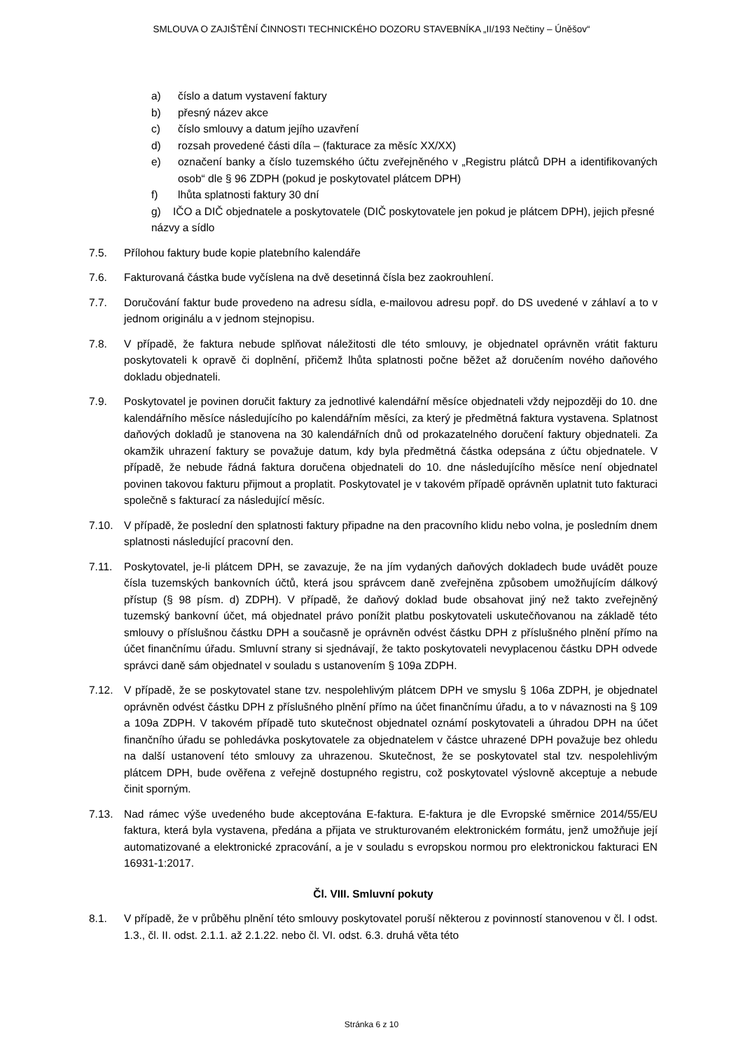SMLOUVA O ZAJIŠTĚNÍ ČINNOSTI TECHNICKÉHO DOZORU STAVEBNÍKA „II/193 Nečtiny – Úněšov“
a) číslo a datum vystavení faktury
b) přesný název akce
c) číslo smlouvy a datum jejího uzavření
d) rozsah provedené části díla – (fakturace za měsíc XX/XX)
e) označení banky a číslo tuzemského účtu zveřejněného v „Registru plátců DPH a identifikovaných osob“ dle § 96 ZDPH (pokud je poskytovatel plátcem DPH)
f) lhůta splatnosti faktury 30 dní
g) IČO a DIČ objednatele a poskytovatele (DIČ poskytovatele jen pokud je plátcem DPH), jejich přesné názvy a sídlo
7.5. Přílohou faktury bude kopie platebního kalendáře
7.6. Fakturovaná částka bude vyčíslena na dvě desetinná čísla bez zaokrouhlení.
7.7. Doručování faktur bude provedeno na adresu sídla, e-mailovou adresu popř. do DS uvedené v záhlaví a to v jednom originálu a v jednom stejnopisu.
7.8. V případě, že faktura nebude splňovat náležitosti dle této smlouvy, je objednatel oprávněn vrátit fakturu poskytovateli k opravě či doplnění, přičemž lhůta splatnosti počne běžet až doručením nového daňového dokladu objednateli.
7.9. Poskytovatel je povinen doručit faktury za jednotlivé kalendářní měsíce objednateli vždy nejpozději do 10. dne kalendářního měsíce následujícího po kalendářním měsíci, za který je předmětná faktura vystavena. Splatnost daňových dokladů je stanovena na 30 kalendářních dnů od prokazatelného doručení faktury objednateli. Za okamžik uhrazení faktury se považuje datum, kdy byla předmětná částka odepsána z účtu objednatele. V případě, že nebude řádná faktura doručena objednateli do 10. dne následujícího měsíce není objednatel povinen takovou fakturu přijmout a proplatit. Poskytovatel je v takovém případě oprávněn uplatnit tuto fakturaci společně s fakturací za následující měsíc.
7.10. V případě, že poslední den splatnosti faktury připadne na den pracovního klidu nebo volna, je posledním dnem splatnosti následující pracovní den.
7.11. Poskytovatel, je-li plátcem DPH, se zavazuje, že na jím vydaných daňových dokladech bude uvádět pouze čísla tuzemských bankovních účtů, která jsou správcem daně zveřejněna způsobem umožňujícím dálkový přístup (§ 98 písm. d) ZDPH). V případě, že daňový doklad bude obsahovat jiný než takto zveřejněný tuzemský bankovní účet, má objednatel právo ponížit platbu poskytovateli uskutečňovanou na základě této smlouvy o příslušnou částku DPH a současně je oprávněn odvést částku DPH z příslušného plnění přímo na účet finančnímu úřadu. Smluvní strany si sjednávají, že takto poskytovateli nevyplacenou částku DPH odvede správci daně sám objednatel v souladu s ustanovením § 109a ZDPH.
7.12. V případě, že se poskytovatel stane tzv. nespolehlivým plátcem DPH ve smyslu § 106a ZDPH, je objednatel oprávněn odvést částku DPH z příslušného plnění přímo na účet finančnímu úřadu, a to v návaznosti na § 109 a 109a ZDPH. V takovém případě tuto skutečnost objednatel oznámí poskytovateli a úhradou DPH na účet finančního úřadu se pohledávka poskytovatele za objednatelem v částce uhrazené DPH považuje bez ohledu na další ustanovení této smlouvy za uhrazenou. Skutečnost, že se poskytovatel stal tzv. nespolehlivým plátcem DPH, bude ověřena z veřejně dostupného registru, což poskytovatel výslovně akceptuje a nebude činit sporným.
7.13. Nad rámec výše uvedeného bude akceptována E-faktura. E-faktura je dle Evropské směrnice 2014/55/EU faktura, která byla vystavena, předána a přijata ve strukturovaném elektronickém formátu, jenž umožňuje její automatizované a elektronické zpracování, a je v souladu s evropskou normou pro elektronickou fakturaci EN 16931-1:2017.
Čl. VIII. Smluvní pokuty
8.1. V případě, že v průběhu plnění této smlouvy poskytovatel poruší některou z povinností stanovenou v čl. I odst. 1.3., čl. II. odst. 2.1.1. až 2.1.22. nebo čl. VI. odst. 6.3. druhá věta této
Stránka 6 z 10